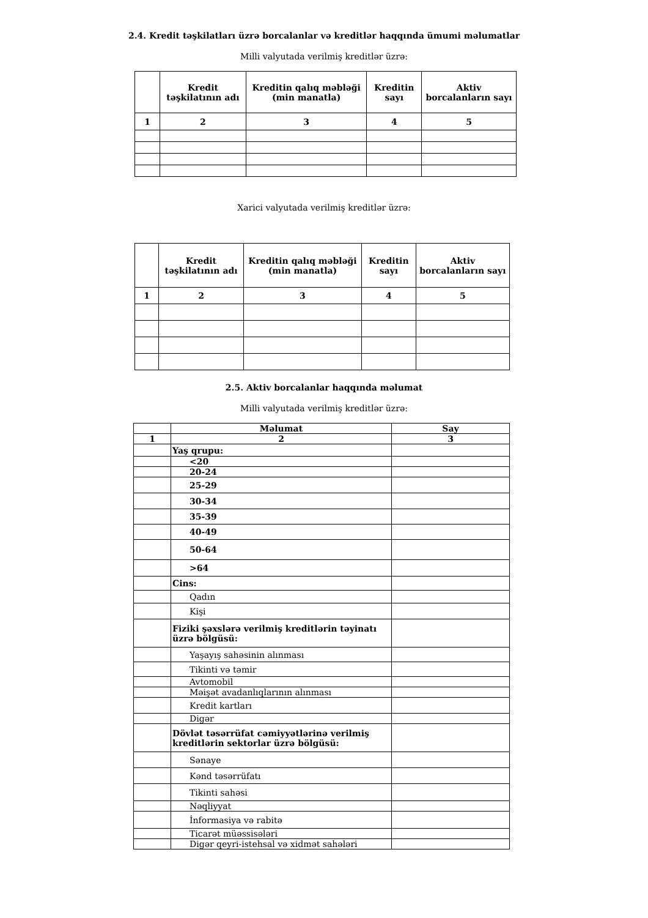2.4. Kredit təşkilatları üzrə borcalanlar və kreditlər haqqında ümumi məlumatlar
Milli valyutada verilmiş kreditlər üzrə:
| | Kredit təşkilatının adı | Kreditin qalıq məbləği (min manatla) | Kreditin sayı | Aktiv borcalanların sayı |
| --- | --- | --- | --- | --- |
| 1 | 2 | 3 | 4 | 5 |
Xarici valyutada verilmiş kreditlər üzrə:
| | Kredit təşkilatının adı | Kreditin qalıq məbləği (min manatla) | Kreditin sayı | Aktiv borcalanların sayı |
| --- | --- | --- | --- | --- |
| 1 | 2 | 3 | 4 | 5 |
2.5. Aktiv borcalanlar haqqında məlumat
Milli valyutada verilmiş kreditlər üzrə:
| | Məlumat | Say |
| --- | --- | --- |
| 1 | 2 | 3 |
| | Yaş qrupu: | |
| | <20 | |
| | 20-24 | |
| | 25-29 | |
| | 30-34 | |
| | 35-39 | |
| | 40-49 | |
| | 50-64 | |
| | >64 | |
| | Cins: | |
| | Qadın | |
| | Kişi | |
| | Fiziki şəxslərə verilmiş kreditlərin təyinatı üzrə bölgüsü: | |
| | Yaşayış sahəsinin alınması | |
| | Tikinti və təmir | |
| | Avtomobil | |
| | Məişət avadanlıqlarının alınması | |
| | Kredit kartları | |
| | Digər | |
| | Dövlət təsərrüfat cəmiyyətlərinə verilmiş kreditlərin sektorlar üzrə bölgüsü: | |
| | Sənaye | |
| | Kənd təsərrüfatı | |
| | Tikinti sahəsi | |
| | Nəqliyyat | |
| | İnformasiya və rabitə | |
| | Ticarət müəssisələri | |
| | Digər qeyri-istehsal və xidmət sahələri | |